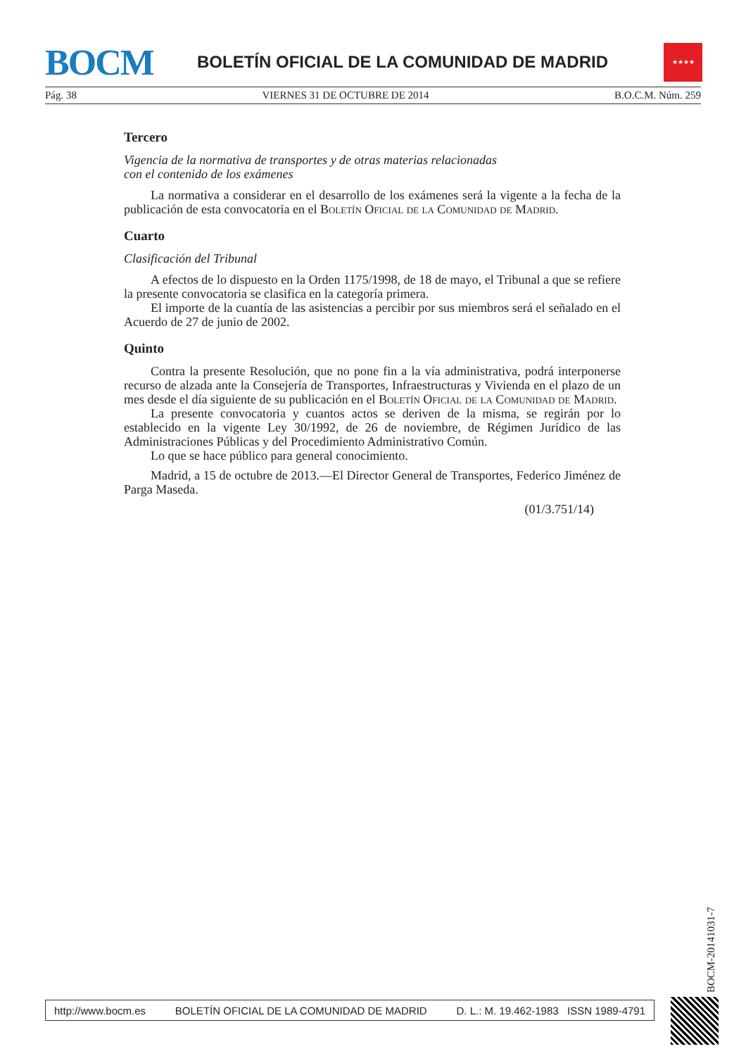BOCM
BOLETÍN OFICIAL DE LA COMUNIDAD DE MADRID
★★★★
Pág. 38 VIERNES 31 DE OCTUBRE DE 2014 B.O.C.M. Núm. 259
Tercero
Vigencia de la normativa de transportes y de otras materias relacionadas
con el contenido de los exámenes
La normativa a considerar en el desarrollo de los exámenes será la vigente a la fecha de la publicación de esta convocatoria en el Boletín Oficial de la Comunidad de Madrid.
Cuarto
Clasificación del Tribunal
A efectos de lo dispuesto en la Orden 1175/1998, de 18 de mayo, el Tribunal a que se refiere la presente convocatoria se clasifica en la categoría primera.
El importe de la cuantía de las asistencias a percibir por sus miembros será el señalado en el Acuerdo de 27 de junio de 2002.
Quinto
Contra la presente Resolución, que no pone fin a la vía administrativa, podrá interponerse recurso de alzada ante la Consejería de Transportes, Infraestructuras y Vivienda en el plazo de un mes desde el día siguiente de su publicación en el Boletín Oficial de la Comunidad de Madrid.
La presente convocatoria y cuantos actos se deriven de la misma, se regirán por lo establecido en la vigente Ley 30/1992, de 26 de noviembre, de Régimen Jurídico de las Administraciones Públicas y del Procedimiento Administrativo Común.
Lo que se hace público para general conocimiento.
Madrid, a 15 de octubre de 2013.—El Director General de Transportes, Federico Jiménez de Parga Maseda.
(01/3.751/14)
BOCM-20141031-7
http://www.bocm.es BOLETÍN OFICIAL DE LA COMUNIDAD DE MADRID D. L.: M. 19.462-1983 ISSN 1989-4791